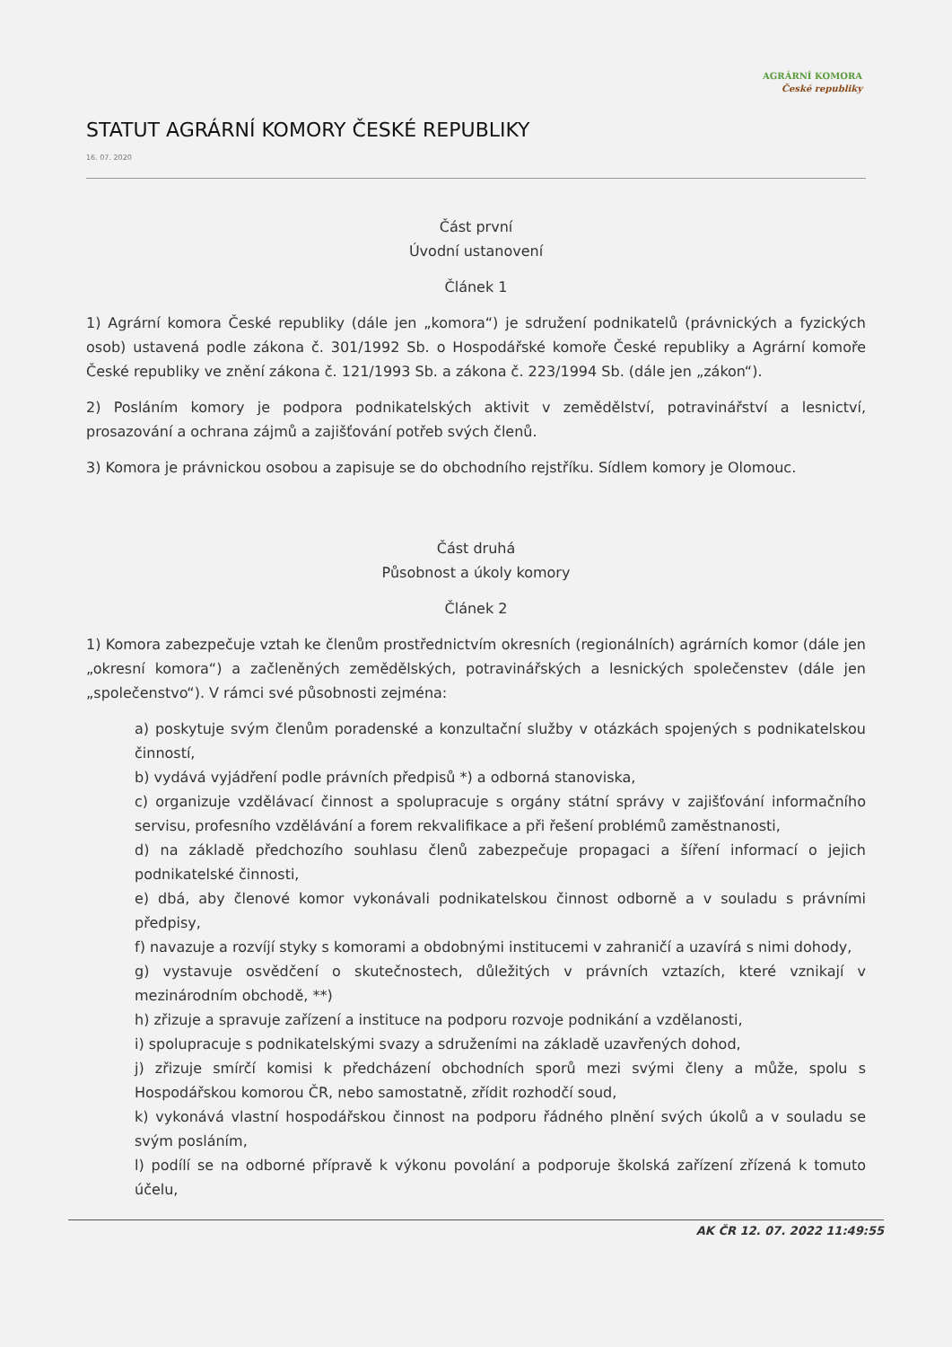AGRÁRNÍ KOMORA
České republiky
STATUT AGRÁRNÍ KOMORY ČESKÉ REPUBLIKY
16. 07. 2020
Část první
Úvodní ustanovení
Článek 1
1) Agrární komora České republiky (dále jen „komora“) je sdružení podnikatelů (právnických a fyzických osob) ustavená podle zákona č. 301/1992 Sb. o Hospodářské komoře České republiky a Agrární komoře České republiky ve znění zákona č. 121/1993 Sb. a zákona č. 223/1994 Sb. (dále jen „zákon“).
2) Posláním komory je podpora podnikatelských aktivit v zemědělství, potravinářství a lesnictví, prosazování a ochrana zájmů a zajišťování potřeb svých členů.
3) Komora je právnickou osobou a zapisuje se do obchodního rejstříku. Sídlem komory je Olomouc.
Část druhá
Působnost a úkoly komory
Článek 2
1) Komora zabezpečuje vztah ke členům prostřednictvím okresních (regionálních) agrárních komor (dále jen „okresní komora“) a začleněných zemědělských, potravinářských a lesnických společenstev (dále jen „společenstvo“). V rámci své působnosti zejména:
a) poskytuje svým členům poradenské a konzultační služby v otázkách spojených s podnikatelskou činností,
b) vydává vyjádření podle právních předpisů *) a odborná stanoviska,
c) organizuje vzdělávací činnost a spolupracuje s orgány státní správy v zajišťování informačního servisu, profesního vzdělávání a forem rekvalifikace a při řešení problémů zaměstnanosti,
d) na základě předchozího souhlasu členů zabezpečuje propagaci a šíření informací o jejich podnikatelské činnosti,
e) dbá, aby členové komor vykonávali podnikatelskou činnost odborně a v souladu s právními předpisy,
f) navazuje a rozvíjí styky s komorami a obdobnými institucemi v zahraničí a uzavírá s nimi dohody,
g) vystavuje osvědčení o skutečnostech, důležitých v právních vztazích, které vznikají v mezinárodním obchodě, **)
h) zřizuje a spravuje zařízení a instituce na podporu rozvoje podnikání a vzdělanosti,
i) spolupracuje s podnikatelskými svazy a sdruženími na základě uzavřených dohod,
j) zřizuje smírčí komisi k předcházení obchodních sporů mezi svými členy a může, spolu s Hospodářskou komorou ČR, nebo samostatně, zřídit rozhodčí soud,
k) vykonává vlastní hospodářskou činnost na podporu řádného plnění svých úkolů a v souladu se svým posláním,
l) podílí se na odborné přípravě k výkonu povolání a podporuje školská zařízení zřízená k tomuto účelu,
AK ČR 12. 07. 2022 11:49:55